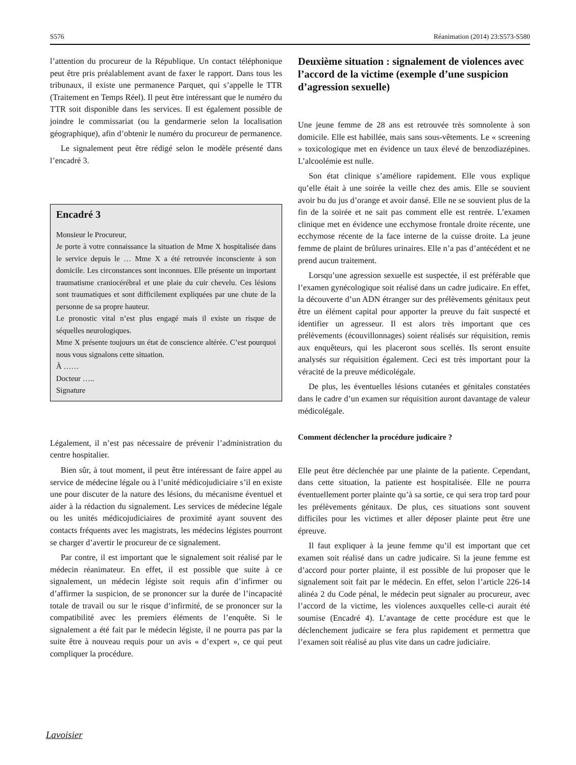S576 Réanimation (2014) 23:S573-S580
l’attention du procureur de la République. Un contact téléphonique peut être pris préalablement avant de faxer le rapport. Dans tous les tribunaux, il existe une permanence Parquet, qui s’appelle le TTR (Traitement en Temps Réel). Il peut être intéressant que le numéro du TTR soit disponible dans les services. Il est également possible de joindre le commissariat (ou la gendarmerie selon la localisation géographique), afin d’obtenir le numéro du procureur de permanence.
Le signalement peut être rédigé selon le modèle présenté dans l’encadré 3.
Encadré 3
Monsieur le Procureur,
Je porte à votre connaissance la situation de Mme X hospitalisée dans le service depuis le … Mme X a été retrouvée inconsciente à son domicile. Les circonstances sont inconnues. Elle présente un important traumatisme craniocérébral et une plaie du cuir chevelu. Ces lésions sont traumatiques et sont difficilement expliquées par une chute de la personne de sa propre hauteur.
Le pronostic vital n’est plus engagé mais il existe un risque de séquelles neurologiques.
Mme X présente toujours un état de conscience altérée. C’est pourquoi nous vous signalons cette situation.
À ……
Docteur …..
Signature
Légalement, il n’est pas nécessaire de prévenir l’administration du centre hospitalier.
Bien sûr, à tout moment, il peut être intéressant de faire appel au service de médecine légale ou à l’unité médicojudiciaire s’il en existe une pour discuter de la nature des lésions, du mécanisme éventuel et aider à la rédaction du signalement. Les services de médecine légale ou les unités médicojudiciaires de proximité ayant souvent des contacts fréquents avec les magistrats, les médecins légistes pourront se charger d’avertir le procureur de ce signalement.
Par contre, il est important que le signalement soit réalisé par le médecin réanimateur. En effet, il est possible que suite à ce signalement, un médecin légiste soit requis afin d’infirmer ou d’affirmer la suspicion, de se prononcer sur la durée de l’incapacité totale de travail ou sur le risque d’infirmité, de se prononcer sur la compatibilité avec les premiers éléments de l’enquête. Si le signalement a été fait par le médecin légiste, il ne pourra pas par la suite être à nouveau requis pour un avis « d’expert », ce qui peut compliquer la procédure.
Deuxième situation : signalement de violences avec l’accord de la victime (exemple d’une suspicion d’agression sexuelle)
Une jeune femme de 28 ans est retrouvée très somnolente à son domicile. Elle est habillée, mais sans sous-vêtements. Le « screening » toxicologique met en évidence un taux élevé de benzodiazépines. L’alcoolémie est nulle.
Son état clinique s’améliore rapidement. Elle vous explique qu’elle était à une soirée la veille chez des amis. Elle se souvient avoir bu du jus d’orange et avoir dansé. Elle ne se souvient plus de la fin de la soirée et ne sait pas comment elle est rentrée. L’examen clinique met en évidence une ecchymose frontale droite récente, une ecchymose récente de la face interne de la cuisse droite. La jeune femme de plaint de brûlures urinaires. Elle n’a pas d’antécédent et ne prend aucun traitement.
Lorsqu’une agression sexuelle est suspectée, il est préférable que l’examen gynécologique soit réalisé dans un cadre judicaire. En effet, la découverte d’un ADN étranger sur des prélèvements génitaux peut être un élément capital pour apporter la preuve du fait suspecté et identifier un agresseur. Il est alors très important que ces prélèvements (écouvillonnages) soient réalisés sur réquisition, remis aux enquêteurs, qui les placeront sous scellés. Ils seront ensuite analysés sur réquisition également. Ceci est très important pour la véracité de la preuve médicolégale.
De plus, les éventuelles lésions cutanées et génitales constatées dans le cadre d’un examen sur réquisition auront davantage de valeur médicolégale.
Comment déclencher la procédure judicaire ?
Elle peut être déclenchée par une plainte de la patiente. Cependant, dans cette situation, la patiente est hospitalisée. Elle ne pourra éventuellement porter plainte qu’à sa sortie, ce qui sera trop tard pour les prélèvements génitaux. De plus, ces situations sont souvent difficiles pour les victimes et aller déposer plainte peut être une épreuve.
Il faut expliquer à la jeune femme qu’il est important que cet examen soit réalisé dans un cadre judicaire. Si la jeune femme est d’accord pour porter plainte, il est possible de lui proposer que le signalement soit fait par le médecin. En effet, selon l’article 226-14 alinéa 2 du Code pénal, le médecin peut signaler au procureur, avec l’accord de la victime, les violences auxquelles celle-ci aurait été soumise (Encadré 4). L’avantage de cette procédure est que le déclenchement judicaire se fera plus rapidement et permettra que l’examen soit réalisé au plus vite dans un cadre judiciaire.
Lavoisier